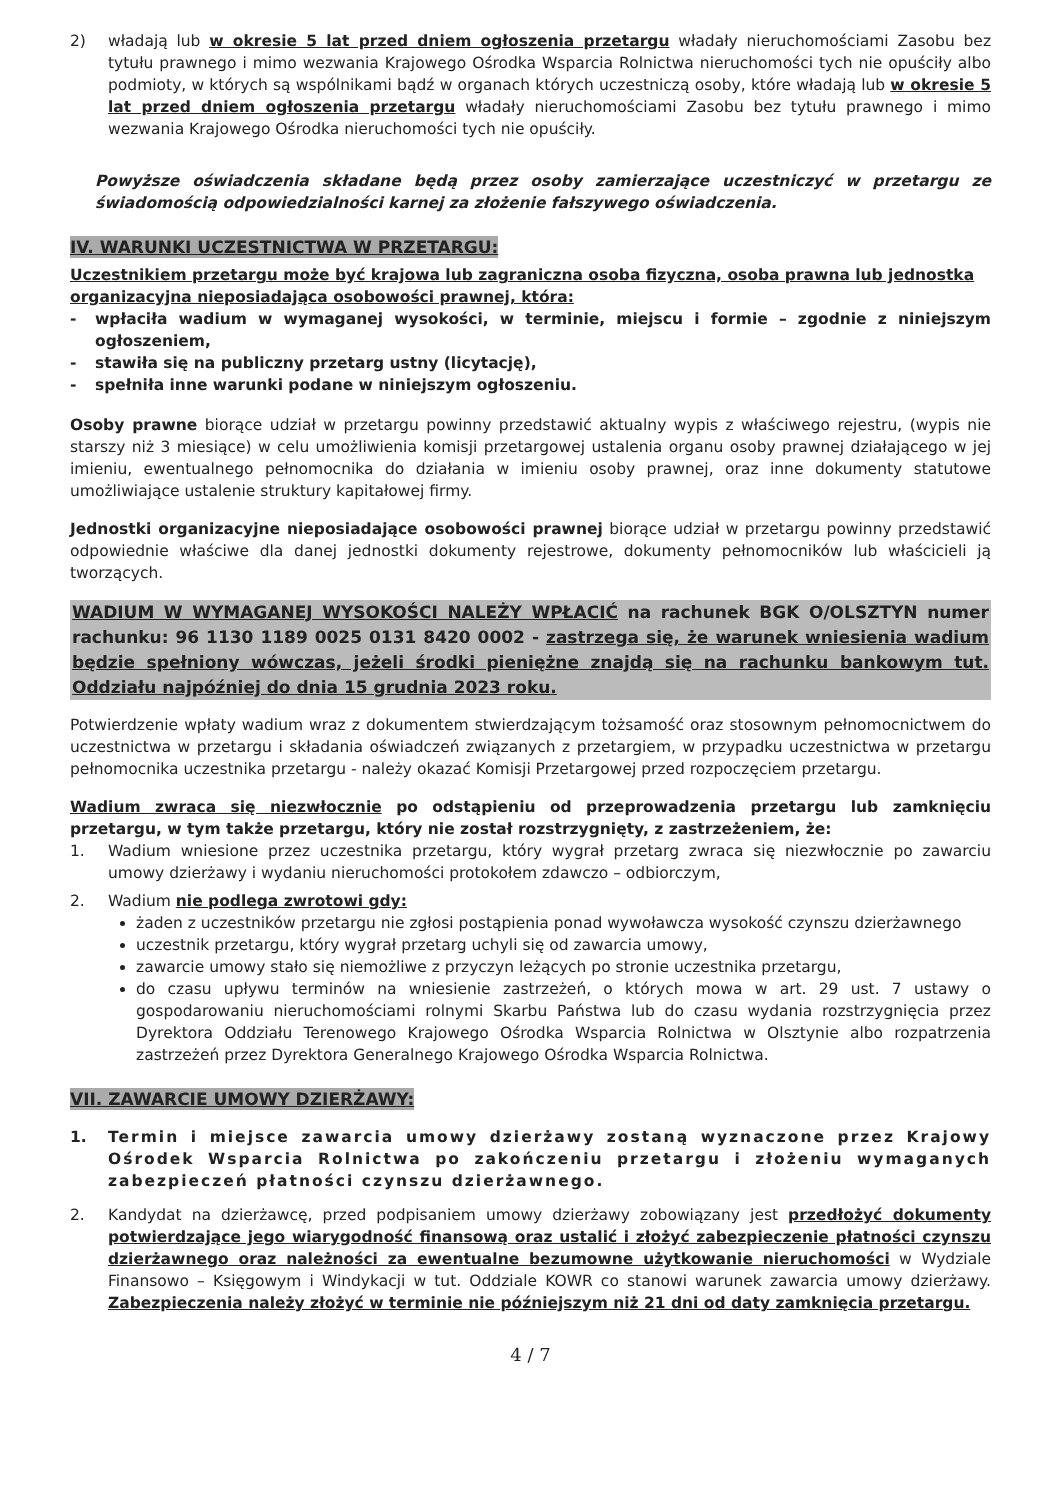2) władają lub w okresie 5 lat przed dniem ogłoszenia przetargu władały nieruchomościami Zasobu bez tytułu prawnego i mimo wezwania Krajowego Ośrodka Wsparcia Rolnictwa nieruchomości tych nie opuściły albo podmioty, w których są wspólnikami bądź w organach których uczestniczą osoby, które władają lub w okresie 5 lat przed dniem ogłoszenia przetargu władały nieruchomościami Zasobu bez tytułu prawnego i mimo wezwania Krajowego Ośrodka nieruchomości tych nie opuściły.
Powyższe oświadczenia składane będą przez osoby zamierzające uczestniczyć w przetargu ze świadomością odpowiedzialności karnej za złożenie fałszywego oświadczenia.
IV. WARUNKI UCZESTNICTWA W PRZETARGU:
Uczestnikiem przetargu może być krajowa lub zagraniczna osoba fizyczna, osoba prawna lub jednostka organizacyjna nieposiadająca osobowości prawnej, która:
- wpłaciła wadium w wymaganej wysokości, w terminie, miejscu i formie – zgodnie z niniejszym ogłoszeniem,
- stawiła się na publiczny przetarg ustny (licytację),
- spełniła inne warunki podane w niniejszym ogłoszeniu.
Osoby prawne biorące udział w przetargu powinny przedstawić aktualny wypis z właściwego rejestru, (wypis nie starszy niż 3 miesiące) w celu umożliwienia komisji przetargowej ustalenia organu osoby prawnej działającego w jej imieniu, ewentualnego pełnomocnika do działania w imieniu osoby prawnej, oraz inne dokumenty statutowe umożliwiające ustalenie struktury kapitałowej firmy.
Jednostki organizacyjne nieposiadające osobowości prawnej biorące udział w przetargu powinny przedstawić odpowiednie właściwe dla danej jednostki dokumenty rejestrowe, dokumenty pełnomocników lub właścicieli ją tworzących.
WADIUM W WYMAGANEJ WYSOKOŚCI NALEŻY WPŁACIĆ na rachunek BGK O/OLSZTYN numer rachunku: 96 1130 1189 0025 0131 8420 0002 - zastrzega się, że warunek wniesienia wadium będzie spełniony wówczas, jeżeli środki pieniężne znajdą się na rachunku bankowym tut. Oddziału najpóźniej do dnia 15 grudnia 2023 roku.
Potwierdzenie wpłaty wadium wraz z dokumentem stwierdzającym tożsamość oraz stosownym pełnomocnictwem do uczestnictwa w przetargu i składania oświadczeń związanych z przetargiem, w przypadku uczestnictwa w przetargu pełnomocnika uczestnika przetargu - należy okazać Komisji Przetargowej przed rozpoczęciem przetargu.
Wadium zwraca się niezwłocznie po odstąpieniu od przeprowadzenia przetargu lub zamknięciu przetargu, w tym także przetargu, który nie został rozstrzygnięty, z zastrzeżeniem, że:
1. Wadium wniesione przez uczestnika przetargu, który wygrał przetarg zwraca się niezwłocznie po zawarciu umowy dzierżawy i wydaniu nieruchomości protokołem zdawczo – odbiorczym,
2. Wadium nie podlega zwrotowi gdy:
żaden z uczestników przetargu nie zgłosi postąpienia ponad wywoławcza wysokość czynszu dzierżawnego
uczestnik przetargu, który wygrał przetarg uchyli się od zawarcia umowy,
zawarcie umowy stało się niemożliwe z przyczyn leżących po stronie uczestnika przetargu,
do czasu upływu terminów na wniesienie zastrzeżeń, o których mowa w art. 29 ust. 7 ustawy o gospodarowaniu nieruchomościami rolnymi Skarbu Państwa lub do czasu wydania rozstrzygnięcia przez Dyrektora Oddziału Terenowego Krajowego Ośrodka Wsparcia Rolnictwa w Olsztynie albo rozpatrzenia zastrzeżeń przez Dyrektora Generalnego Krajowego Ośrodka Wsparcia Rolnictwa.
VII. ZAWARCIE UMOWY DZIERŻAWY:
1. Termin i miejsce zawarcia umowy dzierżawy zostaną wyznaczone przez Krajowy Ośrodek Wsparcia Rolnictwa po zakończeniu przetargu i złożeniu wymaganych zabezpieczeń płatności czynszu dzierżawnego.
2. Kandydat na dzierżawcę, przed podpisaniem umowy dzierżawy zobowiązany jest przedłożyć dokumenty potwierdzające jego wiarygodność finansową oraz ustalić i złożyć zabezpieczenie płatności czynszu dzierżawnego oraz należności za ewentualne bezumowne użytkowanie nieruchomości w Wydziale Finansowo – Księgowym i Windykacji w tut. Oddziale KOWR co stanowi warunek zawarcia umowy dzierżawy. Zabezpieczenia należy złożyć w terminie nie późniejszym niż 21 dni od daty zamknięcia przetargu.
4 / 7